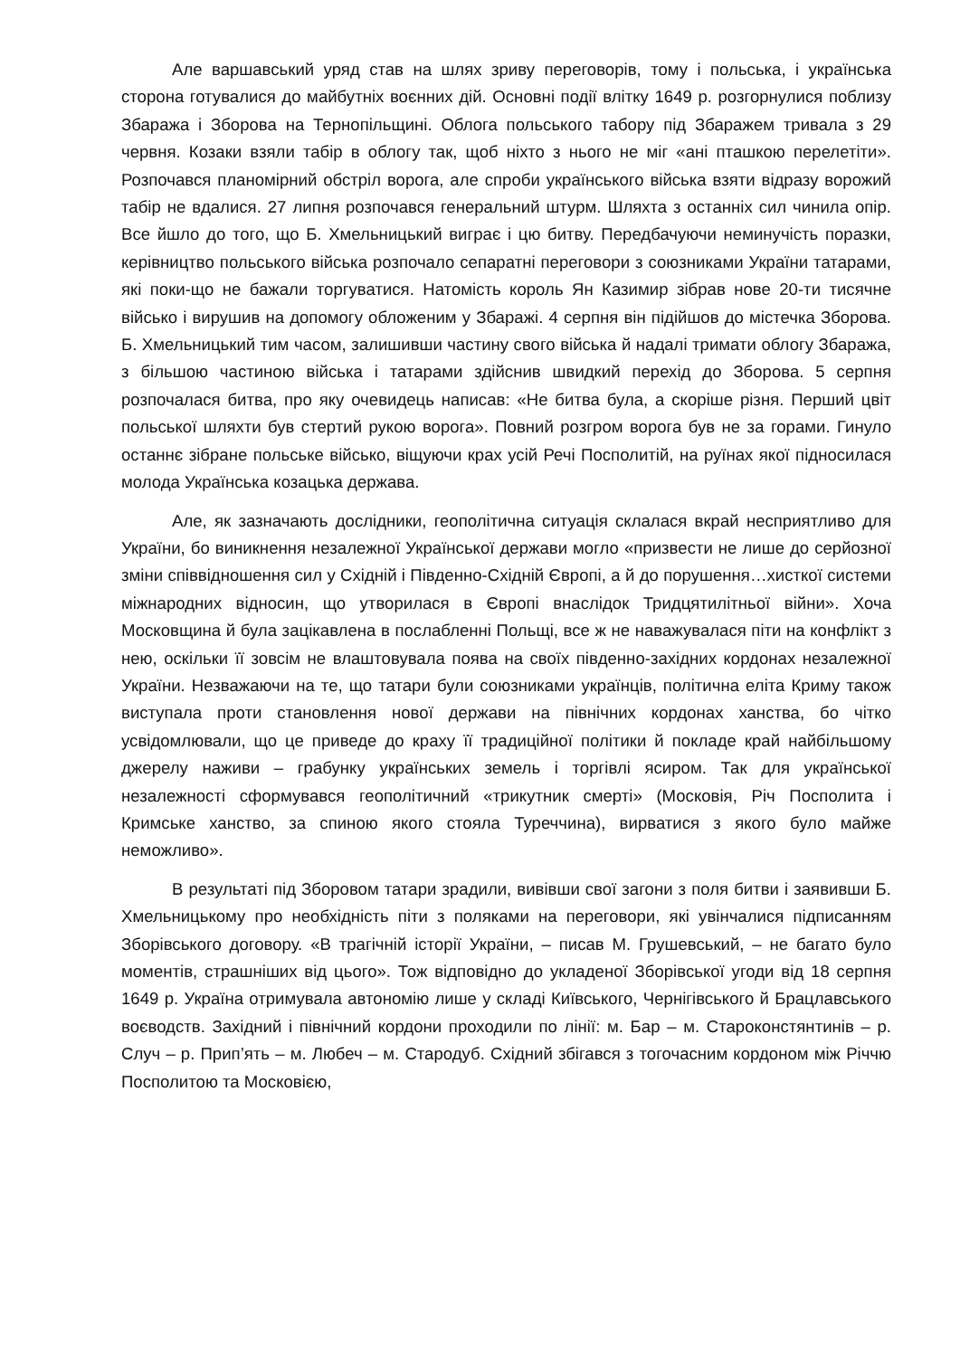Але варшавський уряд став на шлях зриву переговорів, тому і польська, і українська сторона готувалися до майбутніх воєнних дій. Основні події влітку 1649 р. розгорнулися поблизу Збаража і Зборова на Тернопільщині. Облога польського табору під Збаражем тривала з 29 червня. Козаки взяли табір в облогу так, щоб ніхто з нього не міг «ані пташкою перелетіти». Розпочався планомірний обстріл ворога, але спроби українського війська взяти відразу ворожий табір не вдалися. 27 липня розпочався генеральний штурм. Шляхта з останніх сил чинила опір. Все йшло до того, що Б. Хмельницький виграє і цю битву. Передбачуючи неминучість поразки, керівництво польського війська розпочало сепаратні переговори з союзниками України татарами, які поки-що не бажали торгуватися. Натомість король Ян Казимир зібрав нове 20-ти тисячне військо і вирушив на допомогу обложеним у Збаражі. 4 серпня він підійшов до містечка Зборова. Б. Хмельницький тим часом, залишивши частину свого війська й надалі тримати облогу Збаража, з більшою частиною війська і татарами здійснив швидкий перехід до Зборова. 5 серпня розпочалася битва, про яку очевидець написав: «Не битва була, а скоріше різня. Перший цвіт польської шляхти був стертий рукою ворога». Повний розгром ворога був не за горами. Гинуло останнє зібране польське військо, віщуючи крах усій Речі Посполитій, на руїнах якої підносилася молода Українська козацька держава.
Але, як зазначають дослідники, геополітична ситуація склалася вкрай несприятливо для України, бо виникнення незалежної Української держави могло «призвести не лише до серйозної зміни співвідношення сил у Східній і Південно-Східній Європі, а й до порушення…хисткої системи міжнародних відносин, що утворилася в Європі внаслідок Тридцятилітньої війни». Хоча Московщина й була зацікавлена в послабленні Польщі, все ж не наважувалася піти на конфлікт з нею, оскільки її зовсім не влаштовувала поява на своїх південно-західних кордонах незалежної України. Незважаючи на те, що татари були союзниками українців, політична еліта Криму також виступала проти становлення нової держави на північних кордонах ханства, бо чітко усвідомлювали, що це приведе до краху її традиційної політики й покладе край найбільшому джерелу наживи – грабунку українських земель і торгівлі ясиром. Так для української незалежності сформувався геополітичний «трикутник смерті» (Московія, Річ Посполита і Кримське ханство, за спиною якого стояла Туреччина), вирватися з якого було майже неможливо».
В результаті під Зборовом татари зрадили, вивівши свої загони з поля битви і заявивши Б. Хмельницькому про необхідність піти з поляками на переговори, які увінчалися підписанням Зборівського договору. «В трагічній історії України, – писав М. Грушевський, – не багато було моментів, страшніших від цього». Тож відповідно до укладеної Зборівської угоди від 18 серпня 1649 р. Україна отримувала автономію лише у складі Київського, Чернігівського й Брацлавського воєводств. Західний і північний кордони проходили по лінії: м. Бар – м. Староконстянтинів – р. Случ – р. Прип’ять – м. Любеч – м. Стародуб. Східний збігався з тогочасним кордоном між Річчю Посполитою та Московією,